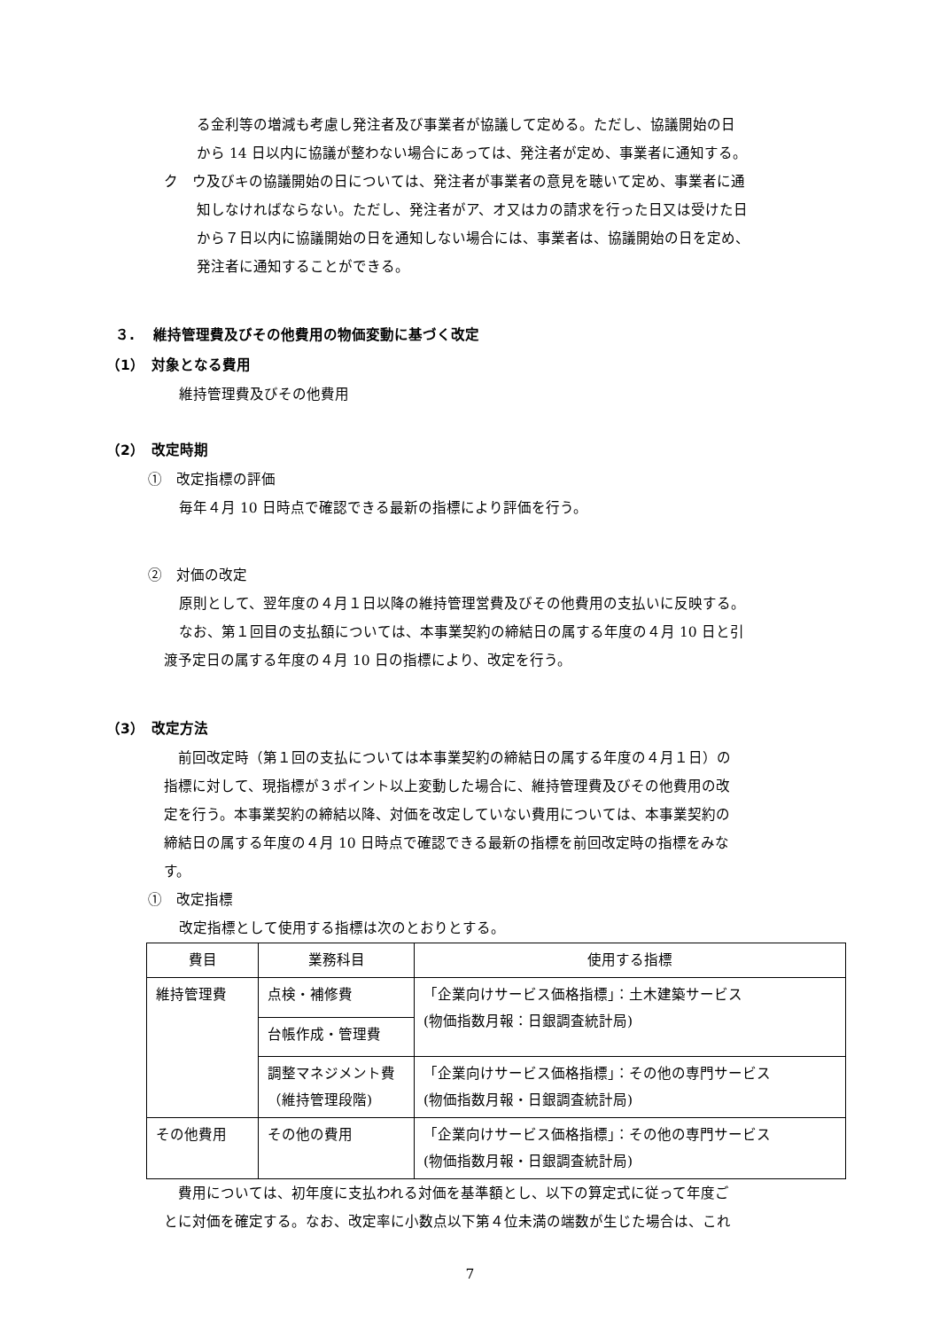る金利等の増減も考慮し発注者及び事業者が協議して定める。ただし、協議開始の日
から 14 日以内に協議が整わない場合にあっては、発注者が定め、事業者に通知する。
ク　ウ及びキの協議開始の日については、発注者が事業者の意見を聴いて定め、事業者に通
知しなければならない。ただし、発注者がア、オ又はカの請求を行った日又は受けた日
から７日以内に協議開始の日を通知しない場合には、事業者は、協議開始の日を定め、
発注者に通知することができる。
３.　 維持管理費及びその他費用の物価変動に基づく改定
（1）　対象となる費用
維持管理費及びその他費用
（2）　改定時期
①　改定指標の評価
毎年４月 10 日時点で確認できる最新の指標により評価を行う。
②　対価の改定
原則として、翌年度の４月１日以降の維持管理営費及びその他費用の支払いに反映する。
なお、第１回目の支払額については、本事業契約の締結日の属する年度の４月 10 日と引
渡予定日の属する年度の４月 10 日の指標により、改定を行う。
（3）　改定方法
　前回改定時（第１回の支払については本事業契約の締結日の属する年度の４月１日）の
指標に対して、現指標が３ポイント以上変動した場合に、維持管理費及びその他費用の改
定を行う。本事業契約の締結以降、対価を改定していない費用については、本事業契約の
締結日の属する年度の４月 10 日時点で確認できる最新の指標を前回改定時の指標をみな
す。
①　改定指標
改定指標として使用する指標は次のとおりとする。
| 費目 | 業務科目 | 使用する指標 |
| --- | --- | --- |
| 維持管理費 | 点検・補修費 | 「企業向けサービス価格指標」：土木建築サービス (物価指数月報：日銀調査統計局) |
| | 台帳作成・管理費 | |
| | 調整マネジメント費（維持管理段階) | 「企業向けサービス価格指標」：その他の専門サービス (物価指数月報・日銀調査統計局) |
| その他費用 | その他の費用 | 「企業向けサービス価格指標」：その他の専門サービス (物価指数月報・日銀調査統計局) |
　費用については、初年度に支払われる対価を基準額とし、以下の算定式に従って年度ご
とに対価を確定する。なお、改定率に小数点以下第４位未満の端数が生じた場合は、これ
7